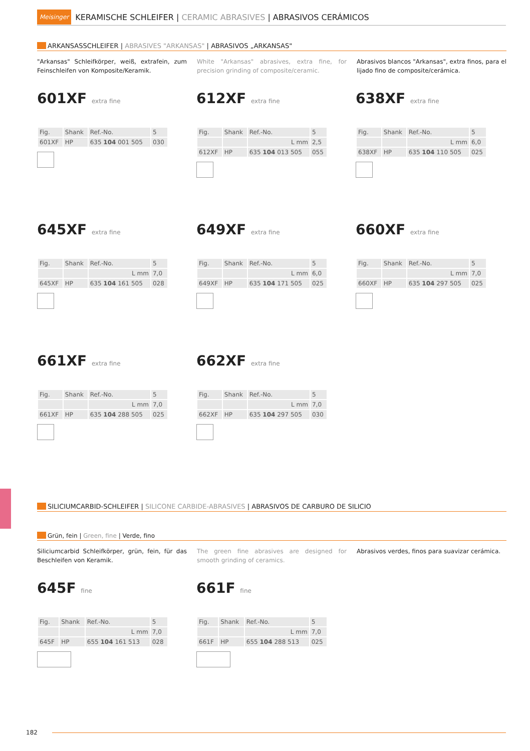Meisinger
KERAMISCHE SCHLEIFER | CERAMIC ABRASIVES | ABRASIVOS CERÁMICOS
ARKANSASSCHLEIFER | ABRASIVES "ARKANSAS" | ABRASIVOS „ARKANSAS"
"Arkansas" Schleifkörper, weiß, extrafein, zum Feinschleifen von Komposite/Keramik.
White "Arkansas" abrasives, extra fine, for precision grinding of composite/ceramic.
Abrasivos blancos "Arkansas", extra finos, para el lijado fino de composite/cerámica.
601XF extra fine
| Fig. | Shank | Ref.-No. | 5 |
| --- | --- | --- | --- |
| 601XF | HP | 635 104 001 505 | 030 |
612XF extra fine
| Fig. | Shank | Ref.-No. | 5 |
| --- | --- | --- | --- |
| | | L mm | 2,5 |
| 612XF | HP | 635 104 013 505 | 055 |
638XF extra fine
| Fig. | Shank | Ref.-No. | 5 |
| --- | --- | --- | --- |
| | | L mm | 6,0 |
| 638XF | HP | 635 104 110 505 | 025 |
645XF extra fine
| Fig. | Shank | Ref.-No. | 5 |
| --- | --- | --- | --- |
| | | L mm | 7,0 |
| 645XF | HP | 635 104 161 505 | 028 |
649XF extra fine
| Fig. | Shank | Ref.-No. | 5 |
| --- | --- | --- | --- |
| | | L mm | 6,0 |
| 649XF | HP | 635 104 171 505 | 025 |
660XF extra fine
| Fig. | Shank | Ref.-No. | 5 |
| --- | --- | --- | --- |
| | | L mm | 7,0 |
| 660XF | HP | 635 104 297 505 | 025 |
661XF extra fine
| Fig. | Shank | Ref.-No. | 5 |
| --- | --- | --- | --- |
| | | L mm | 7,0 |
| 661XF | HP | 635 104 288 505 | 025 |
662XF extra fine
| Fig. | Shank | Ref.-No. | 5 |
| --- | --- | --- | --- |
| | | L mm | 7,0 |
| 662XF | HP | 635 104 297 505 | 030 |
SILICIUMCARBID-SCHLEIFER | SILICONE CARBIDE-ABRASIVES | ABRASIVOS DE CARBURO DE SILICIO
Grün, fein | Green, fine | Verde, fino
Siliciumcarbid Schleifkörper, grün, fein, für das Beschleifen von Keramik.
The green fine abrasives are designed for smooth grinding of ceramics.
Abrasivos verdes, finos para suavizar cerámica.
645F fine
| Fig. | Shank | Ref.-No. | 5 |
| --- | --- | --- | --- |
| | | L mm | 7,0 |
| 645F | HP | 655 104 161 513 | 028 |
661F fine
| Fig. | Shank | Ref.-No. | 5 |
| --- | --- | --- | --- |
| | | L mm | 7,0 |
| 661F | HP | 655 104 288 513 | 025 |
182